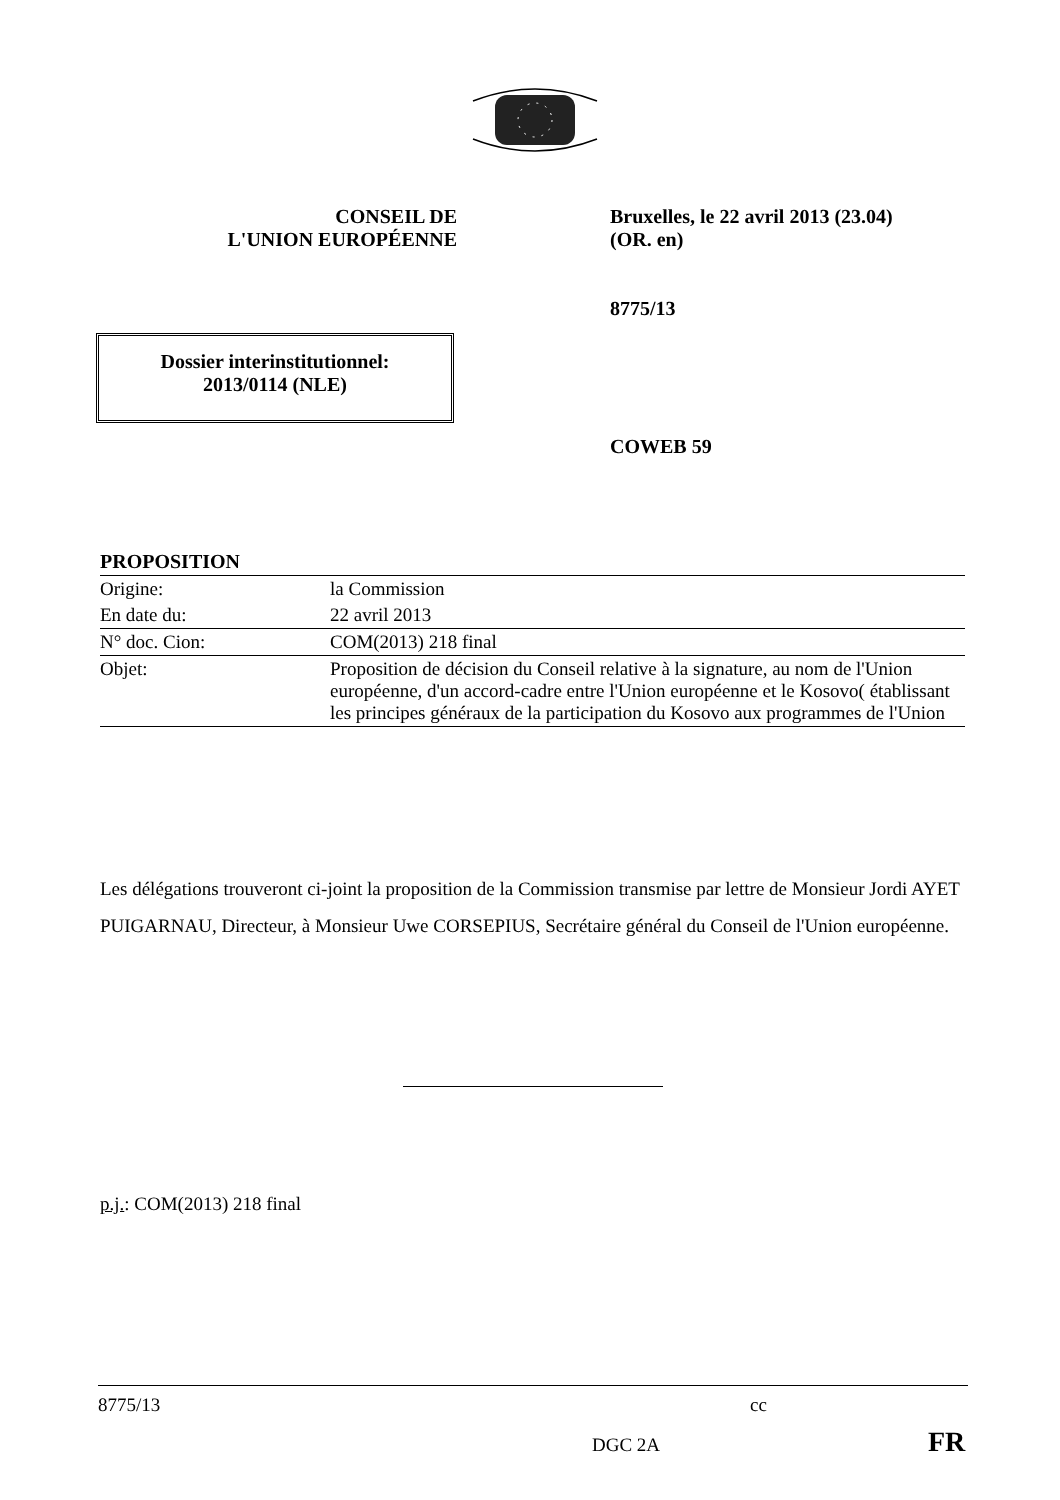CONSEIL DE
L'UNION EUROPÉENNE
Bruxelles, le 22 avril 2013 (23.04)
(OR. en)
8775/13
COWEB 59
Dossier interinstitutionnel:
2013/0114 (NLE)
| PROPOSITION | |
| Origine: | la Commission |
| En date du: | 22 avril 2013 |
| N° doc. Cion: | COM(2013) 218 final |
| Objet: | Proposition de décision du Conseil relative à la signature, au nom de l'Union européenne, d'un accord-cadre entre l'Union européenne et le Kosovo( établissant les principes généraux de la participation du Kosovo aux programmes de l'Union |
Les délégations trouveront ci-joint la proposition de la Commission transmise par lettre de Monsieur Jordi AYET PUIGARNAU, Directeur, à Monsieur Uwe CORSEPIUS, Secrétaire général du Conseil de l'Union européenne.
p.j.: COM(2013) 218 final
8775/13 cc
DGC 2A FR